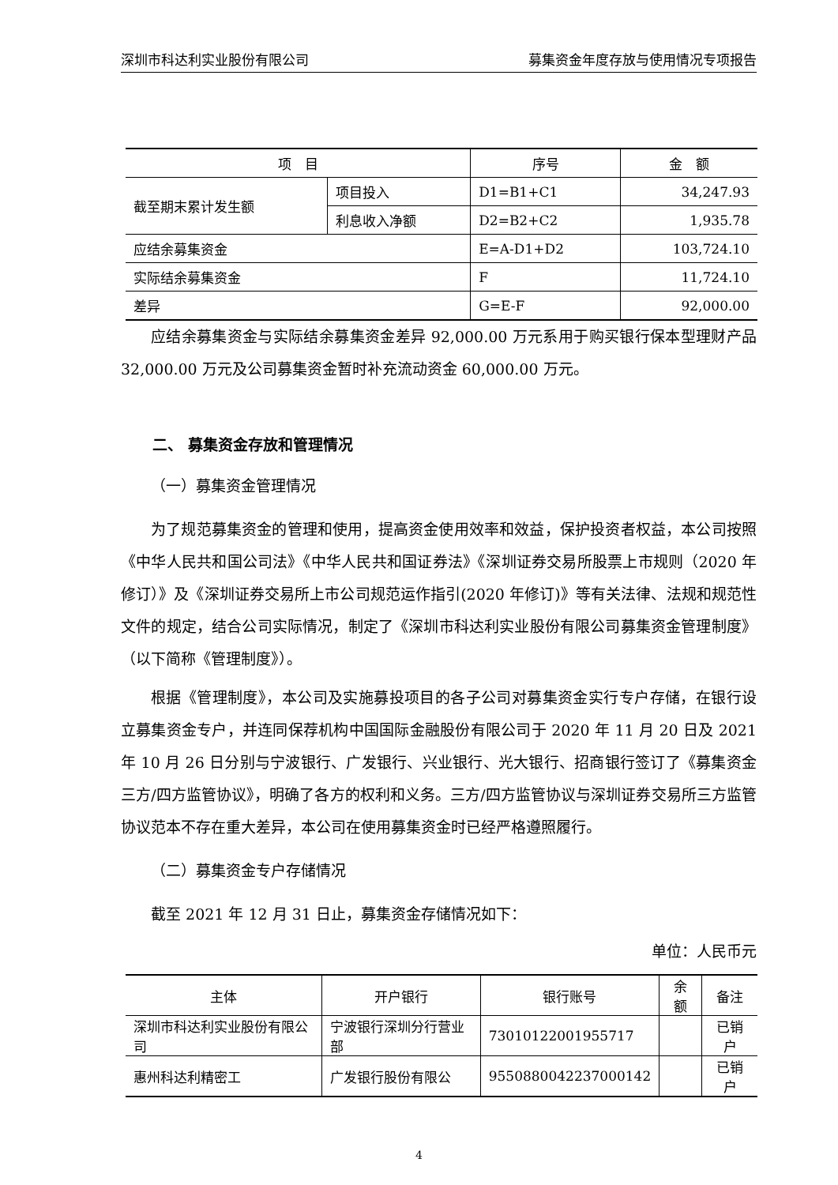深圳市科达利实业股份有限公司 募集资金年度存放与使用情况专项报告
| 项 目 | | 序号 | 金 额 |
| --- | --- | --- | --- |
| 截至期末累计发生额 | 项目投入 | D1=B1+C1 | 34,247.93 |
| | 利息收入净额 | D2=B2+C2 | 1,935.78 |
| 应结余募集资金 | | E=A-D1+D2 | 103,724.10 |
| 实际结余募集资金 | | F | 11,724.10 |
| 差异 | | G=E-F | 92,000.00 |
应结余募集资金与实际结余募集资金差异 92,000.00 万元系用于购买银行保本型理财产品 32,000.00 万元及公司募集资金暂时补充流动资金 60,000.00 万元。
二、 募集资金存放和管理情况
（一）募集资金管理情况
为了规范募集资金的管理和使用，提高资金使用效率和效益，保护投资者权益，本公司按照《中华人民共和国公司法》《中华人民共和国证券法》《深圳证券交易所股票上市规则（2020 年修订）》及《深圳证券交易所上市公司规范运作指引(2020 年修订)》等有关法律、法规和规范性文件的规定，结合公司实际情况，制定了《深圳市科达利实业股份有限公司募集资金管理制度》（以下简称《管理制度》）。
根据《管理制度》，本公司及实施募投项目的各子公司对募集资金实行专户存储，在银行设立募集资金专户，并连同保荐机构中国国际金融股份有限公司于 2020 年 11 月 20 日及 2021 年 10 月 26 日分别与宁波银行、广发银行、兴业银行、光大银行、招商银行签订了《募集资金三方/四方监管协议》，明确了各方的权利和义务。三方/四方监管协议与深圳证券交易所三方监管协议范本不存在重大差异，本公司在使用募集资金时已经严格遵照履行。
（二）募集资金专户存储情况
截至 2021 年 12 月 31 日止，募集资金存储情况如下：
单位：人民币元
| 主体 | 开户银行 | 银行账号 | 余额 | 备注 |
| --- | --- | --- | --- | --- |
| 深圳市科达利实业股份有限公司 | 宁波银行深圳分行营业部 | 73010122001955717 | | 已销户 |
| 惠州科达利精密工 | 广发银行股份有限公 | 9550880042237000142 | | 已销户 |
4